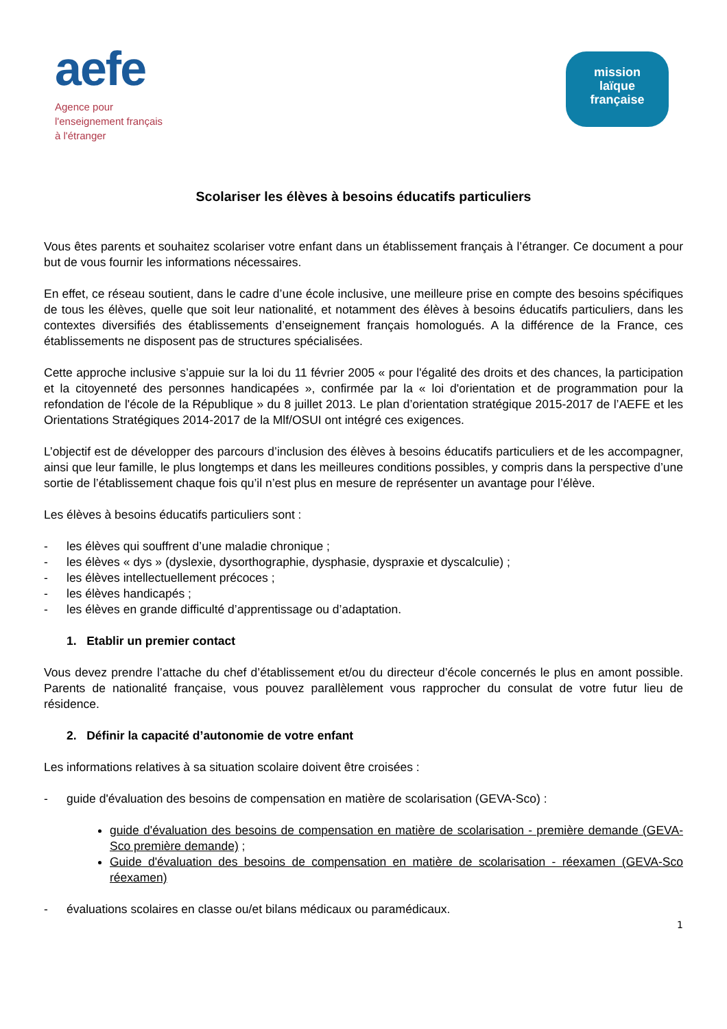aefe
Agence pour
l'enseignement français
à l'étranger
mission
laïque
française
Scolariser les élèves à besoins éducatifs particuliers
Vous êtes parents et souhaitez scolariser votre enfant dans un établissement français à l’étranger. Ce document a pour but de vous fournir les informations nécessaires.
En effet, ce réseau soutient, dans le cadre d’une école inclusive, une meilleure prise en compte des besoins spécifiques de tous les élèves, quelle que soit leur nationalité, et notamment des élèves à besoins éducatifs particuliers, dans les contextes diversifiés des établissements d’enseignement français homologués. A la différence de la France, ces établissements ne disposent pas de structures spécialisées.
Cette approche inclusive s’appuie sur la loi du 11 février 2005 « pour l'égalité des droits et des chances, la participation et la citoyenneté des personnes handicapées », confirmée par la « loi d'orientation et de programmation pour la refondation de l'école de la République » du 8 juillet 2013. Le plan d’orientation stratégique 2015-2017 de l’AEFE et les Orientations Stratégiques 2014-2017 de la Mlf/OSUI ont intégré ces exigences.
L’objectif est de développer des parcours d’inclusion des élèves à besoins éducatifs particuliers et de les accompagner, ainsi que leur famille, le plus longtemps et dans les meilleures conditions possibles, y compris dans la perspective d’une sortie de l’établissement chaque fois qu’il n’est plus en mesure de représenter un avantage pour l’élève.
Les élèves à besoins éducatifs particuliers sont :
- les élèves qui souffrent d’une maladie chronique ;
- les élèves « dys » (dyslexie, dysorthographie, dysphasie, dyspraxie et dyscalculie) ;
- les élèves intellectuellement précoces ;
- les élèves handicapés ;
- les élèves en grande difficulté d’apprentissage ou d’adaptation.
1. Etablir un premier contact
Vous devez prendre l’attache du chef d’établissement et/ou du directeur d’école concernés le plus en amont possible. Parents de nationalité française, vous pouvez parallèlement vous rapprocher du consulat de votre futur lieu de résidence.
2. Définir la capacité d’autonomie de votre enfant
Les informations relatives à sa situation scolaire doivent être croisées :
- guide d'évaluation des besoins de compensation en matière de scolarisation (GEVA-Sco) :
guide d'évaluation des besoins de compensation en matière de scolarisation - première demande (GEVA-Sco première demande) ;
Guide d'évaluation des besoins de compensation en matière de scolarisation - réexamen (GEVA-Sco réexamen)
- évaluations scolaires en classe ou/et bilans médicaux ou paramédicaux.
1